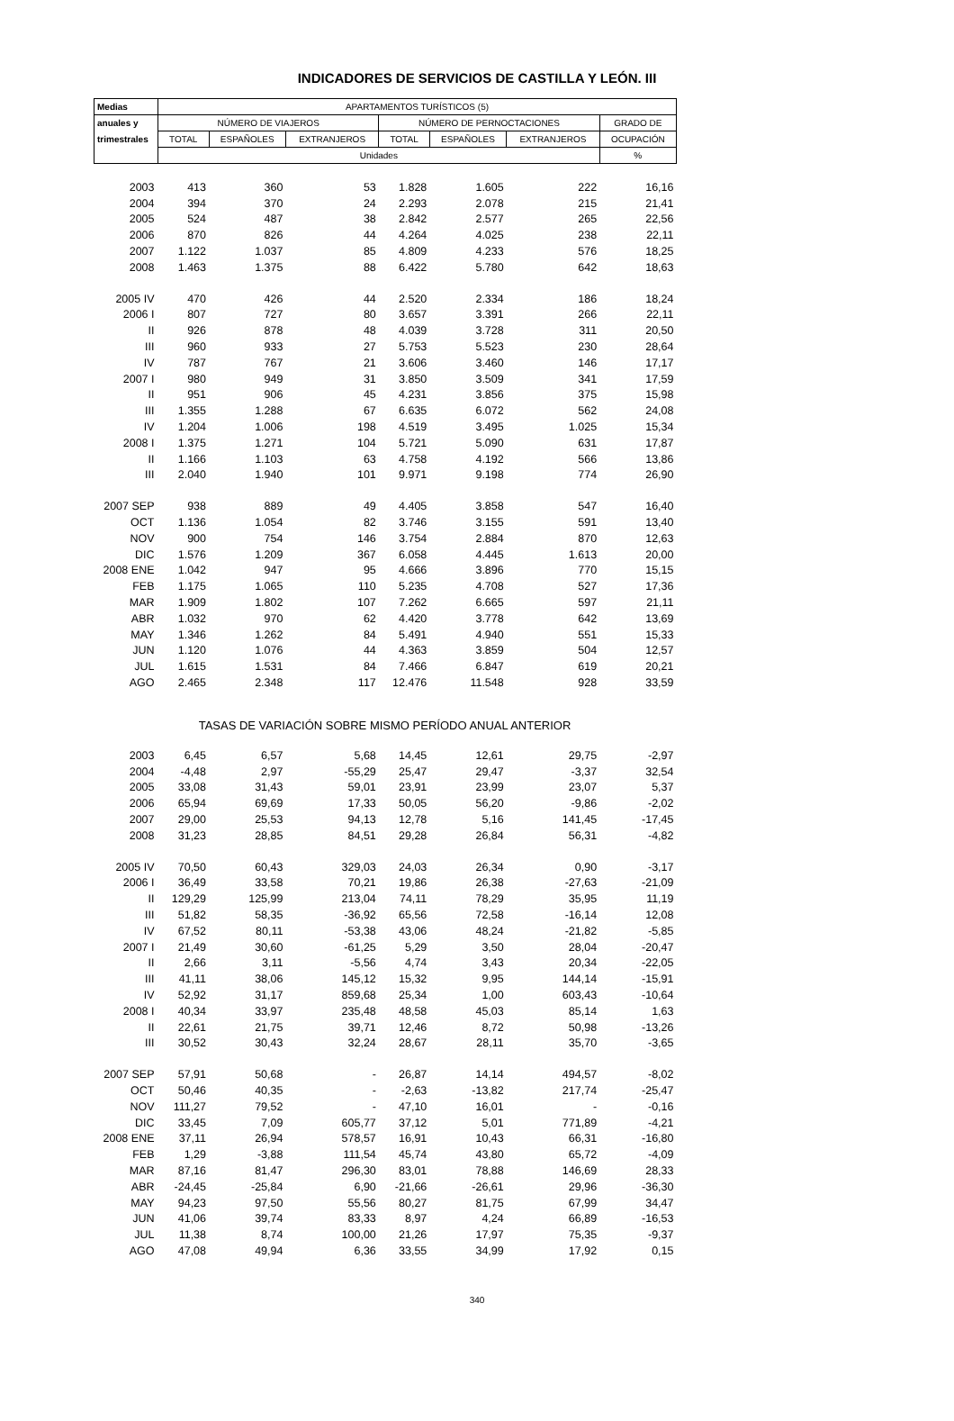INDICADORES DE SERVICIOS DE CASTILLA Y LEÓN. III
| Medias | APARTAMENTOS TURÍSTICOS (5) | | | | | | |
| --- | --- | --- | --- | --- | --- | --- | --- |
| anuales y | NÚMERO DE VIAJEROS | | | NÚMERO DE PERNOCTACIONES | | | GRADO DE |
| trimestrales | TOTAL | ESPAÑOLES | EXTRANJEROS | TOTAL | ESPAÑOLES | EXTRANJEROS | OCUPACIÓN |
| | Unidades | | | | | | % |
| 2003 | 413 | 360 | 53 | 1.828 | 1.605 | 222 | 16,16 |
| 2004 | 394 | 370 | 24 | 2.293 | 2.078 | 215 | 21,41 |
| 2005 | 524 | 487 | 38 | 2.842 | 2.577 | 265 | 22,56 |
| 2006 | 870 | 826 | 44 | 4.264 | 4.025 | 238 | 22,11 |
| 2007 | 1.122 | 1.037 | 85 | 4.809 | 4.233 | 576 | 18,25 |
| 2008 | 1.463 | 1.375 | 88 | 6.422 | 5.780 | 642 | 18,63 |
| 2005 IV | 470 | 426 | 44 | 2.520 | 2.334 | 186 | 18,24 |
| 2006 I | 807 | 727 | 80 | 3.657 | 3.391 | 266 | 22,11 |
| II | 926 | 878 | 48 | 4.039 | 3.728 | 311 | 20,50 |
| III | 960 | 933 | 27 | 5.753 | 5.523 | 230 | 28,64 |
| IV | 787 | 767 | 21 | 3.606 | 3.460 | 146 | 17,17 |
| 2007 I | 980 | 949 | 31 | 3.850 | 3.509 | 341 | 17,59 |
| II | 951 | 906 | 45 | 4.231 | 3.856 | 375 | 15,98 |
| III | 1.355 | 1.288 | 67 | 6.635 | 6.072 | 562 | 24,08 |
| IV | 1.204 | 1.006 | 198 | 4.519 | 3.495 | 1.025 | 15,34 |
| 2008 I | 1.375 | 1.271 | 104 | 5.721 | 5.090 | 631 | 17,87 |
| II | 1.166 | 1.103 | 63 | 4.758 | 4.192 | 566 | 13,86 |
| III | 2.040 | 1.940 | 101 | 9.971 | 9.198 | 774 | 26,90 |
| 2007 SEP | 938 | 889 | 49 | 4.405 | 3.858 | 547 | 16,40 |
| OCT | 1.136 | 1.054 | 82 | 3.746 | 3.155 | 591 | 13,40 |
| NOV | 900 | 754 | 146 | 3.754 | 2.884 | 870 | 12,63 |
| DIC | 1.576 | 1.209 | 367 | 6.058 | 4.445 | 1.613 | 20,00 |
| 2008 ENE | 1.042 | 947 | 95 | 4.666 | 3.896 | 770 | 15,15 |
| FEB | 1.175 | 1.065 | 110 | 5.235 | 4.708 | 527 | 17,36 |
| MAR | 1.909 | 1.802 | 107 | 7.262 | 6.665 | 597 | 21,11 |
| ABR | 1.032 | 970 | 62 | 4.420 | 3.778 | 642 | 13,69 |
| MAY | 1.346 | 1.262 | 84 | 5.491 | 4.940 | 551 | 15,33 |
| JUN | 1.120 | 1.076 | 44 | 4.363 | 3.859 | 504 | 12,57 |
| JUL | 1.615 | 1.531 | 84 | 7.466 | 6.847 | 619 | 20,21 |
| AGO | 2.465 | 2.348 | 117 | 12.476 | 11.548 | 928 | 33,59 |
| TASAS DE VARIACIÓN SOBRE MISMO PERÍODO ANUAL ANTERIOR | | | | | | | |
| 2003 | 6,45 | 6,57 | 5,68 | 14,45 | 12,61 | 29,75 | -2,97 |
| 2004 | -4,48 | 2,97 | -55,29 | 25,47 | 29,47 | -3,37 | 32,54 |
| 2005 | 33,08 | 31,43 | 59,01 | 23,91 | 23,99 | 23,07 | 5,37 |
| 2006 | 65,94 | 69,69 | 17,33 | 50,05 | 56,20 | -9,86 | -2,02 |
| 2007 | 29,00 | 25,53 | 94,13 | 12,78 | 5,16 | 141,45 | -17,45 |
| 2008 | 31,23 | 28,85 | 84,51 | 29,28 | 26,84 | 56,31 | -4,82 |
| 2005 IV | 70,50 | 60,43 | 329,03 | 24,03 | 26,34 | 0,90 | -3,17 |
| 2006 I | 36,49 | 33,58 | 70,21 | 19,86 | 26,38 | -27,63 | -21,09 |
| II | 129,29 | 125,99 | 213,04 | 74,11 | 78,29 | 35,95 | 11,19 |
| III | 51,82 | 58,35 | -36,92 | 65,56 | 72,58 | -16,14 | 12,08 |
| IV | 67,52 | 80,11 | -53,38 | 43,06 | 48,24 | -21,82 | -5,85 |
| 2007 I | 21,49 | 30,60 | -61,25 | 5,29 | 3,50 | 28,04 | -20,47 |
| II | 2,66 | 3,11 | -5,56 | 4,74 | 3,43 | 20,34 | -22,05 |
| III | 41,11 | 38,06 | 145,12 | 15,32 | 9,95 | 144,14 | -15,91 |
| IV | 52,92 | 31,17 | 859,68 | 25,34 | 1,00 | 603,43 | -10,64 |
| 2008 I | 40,34 | 33,97 | 235,48 | 48,58 | 45,03 | 85,14 | 1,63 |
| II | 22,61 | 21,75 | 39,71 | 12,46 | 8,72 | 50,98 | -13,26 |
| III | 30,52 | 30,43 | 32,24 | 28,67 | 28,11 | 35,70 | -3,65 |
| 2007 SEP | 57,91 | 50,68 | - | 26,87 | 14,14 | 494,57 | -8,02 |
| OCT | 50,46 | 40,35 | - | -2,63 | -13,82 | 217,74 | -25,47 |
| NOV | 111,27 | 79,52 | - | 47,10 | 16,01 | - | -0,16 |
| DIC | 33,45 | 7,09 | 605,77 | 37,12 | 5,01 | 771,89 | -4,21 |
| 2008 ENE | 37,11 | 26,94 | 578,57 | 16,91 | 10,43 | 66,31 | -16,80 |
| FEB | 1,29 | -3,88 | 111,54 | 45,74 | 43,80 | 65,72 | -4,09 |
| MAR | 87,16 | 81,47 | 296,30 | 83,01 | 78,88 | 146,69 | 28,33 |
| ABR | -24,45 | -25,84 | 6,90 | -21,66 | -26,61 | 29,96 | -36,30 |
| MAY | 94,23 | 97,50 | 55,56 | 80,27 | 81,75 | 67,99 | 34,47 |
| JUN | 41,06 | 39,74 | 83,33 | 8,97 | 4,24 | 66,89 | -16,53 |
| JUL | 11,38 | 8,74 | 100,00 | 21,26 | 17,97 | 75,35 | -9,37 |
| AGO | 47,08 | 49,94 | 6,36 | 33,55 | 34,99 | 17,92 | 0,15 |
340